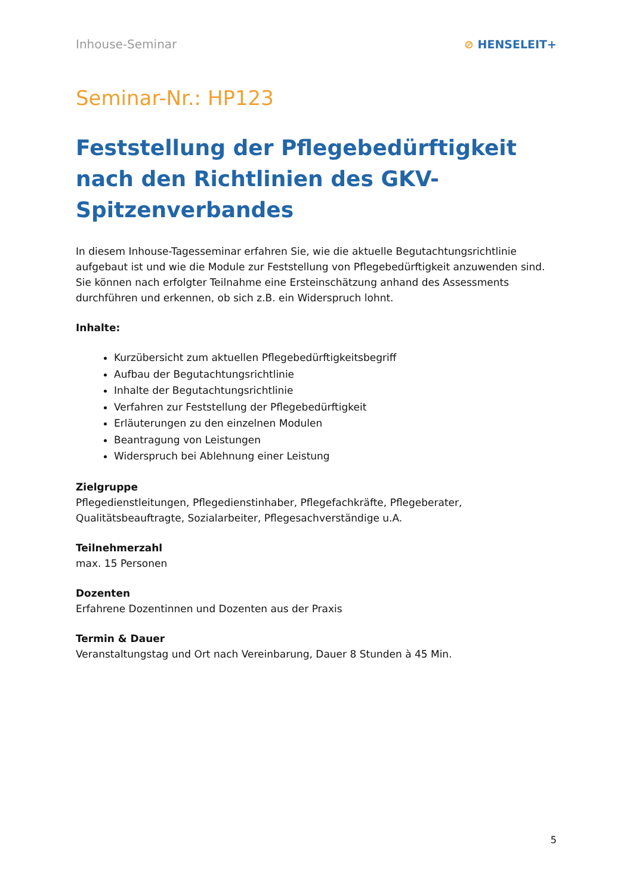Inhouse-Seminar ⊘ HENSELEIT+
Seminar-Nr.: HP123
Feststellung der Pflegebedürftigkeit nach den Richtlinien des GKV-Spitzenverbandes
In diesem Inhouse-Tagesseminar erfahren Sie, wie die aktuelle Begutachtungsrichtlinie aufgebaut ist und wie die Module zur Feststellung von Pflegebedürftigkeit anzuwenden sind. Sie können nach erfolgter Teilnahme eine Ersteinschätzung anhand des Assessments durchführen und erkennen, ob sich z.B. ein Widerspruch lohnt.
Inhalte:
Kurzübersicht zum aktuellen Pflegebedürftigkeitsbegriff
Aufbau der Begutachtungsrichtlinie
Inhalte der Begutachtungsrichtlinie
Verfahren zur Feststellung der Pflegebedürftigkeit
Erläuterungen zu den einzelnen Modulen
Beantragung von Leistungen
Widerspruch bei Ablehnung einer Leistung
Zielgruppe
Pflegedienstleitungen, Pflegedienstinhaber, Pflegefachkräfte, Pflegeberater, Qualitätsbeauftragte, Sozialarbeiter, Pflegesachverständige u.A.
Teilnehmerzahl
max. 15 Personen
Dozenten
Erfahrene Dozentinnen und Dozenten aus der Praxis
Termin & Dauer
Veranstaltungstag und Ort nach Vereinbarung, Dauer 8 Stunden à 45 Min.
5